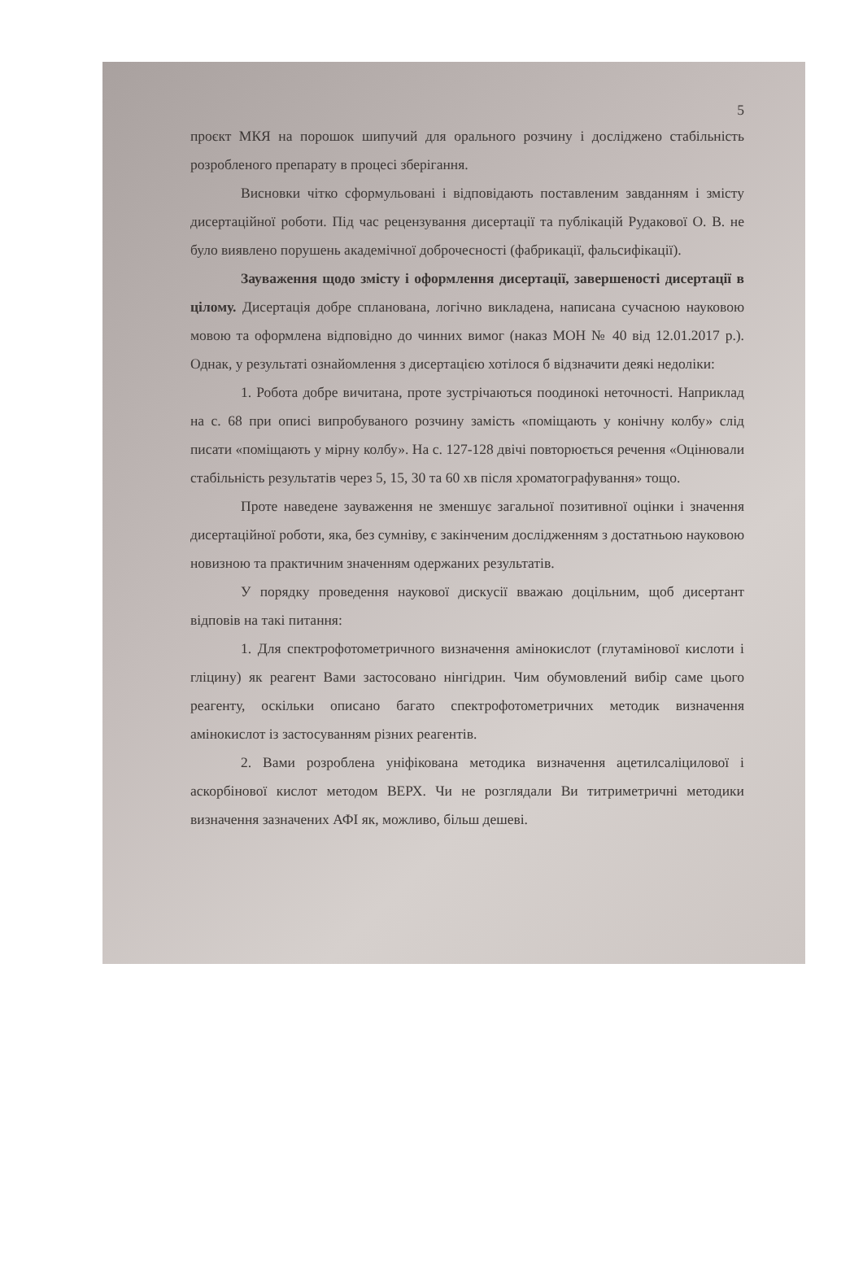5
проєкт МКЯ на порошок шипучий для орального розчину і досліджено стабільність розробленого препарату в процесі зберігання.
Висновки чітко сформульовані і відповідають поставленим завданням і змісту дисертаційної роботи. Під час рецензування дисертації та публікацій Рудакової О. В. не було виявлено порушень академічної доброчесності (фабрикації, фальсифікації).
Зауваження щодо змісту і оформлення дисертації, завершеності дисертації в цілому. Дисертація добре спланована, логічно викладена, написана сучасною науковою мовою та оформлена відповідно до чинних вимог (наказ МОН № 40 від 12.01.2017 р.). Однак, у результаті ознайомлення з дисертацією хотілося б відзначити деякі недоліки:
1. Робота добре вичитана, проте зустрічаються поодинокі неточності. Наприклад на с. 68 при описі випробуваного розчину замість «поміщають у конічну колбу» слід писати «поміщають у мірну колбу». На с. 127-128 двічі повторюється речення «Оцінювали стабільність результатів через 5, 15, 30 та 60 хв після хроматографування» тощо.
Проте наведене зауваження не зменшує загальної позитивної оцінки і значення дисертаційної роботи, яка, без сумніву, є закінченим дослідженням з достатньою науковою новизною та практичним значенням одержаних результатів.
У порядку проведення наукової дискусії вважаю доцільним, щоб дисертант відповів на такі питання:
1. Для спектрофотометричного визначення амінокислот (глутамінової кислоти і гліцину) як реагент Вами застосовано нінгідрин. Чим обумовлений вибір саме цього реагенту, оскільки описано багато спектрофотометричних методик визначення амінокислот із застосуванням різних реагентів.
2. Вами розроблена уніфікована методика визначення ацетилсаліцилової і аскорбінової кислот методом ВЕРХ. Чи не розглядали Ви титриметричні методики визначення зазначених АФІ як, можливо, більш дешеві.